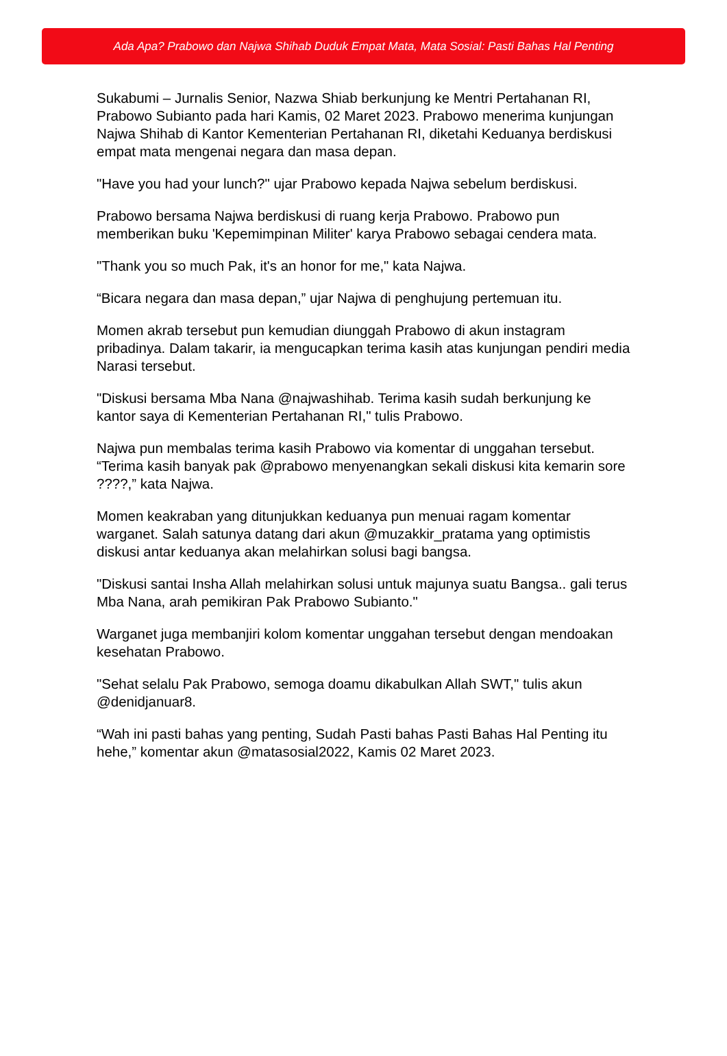Ada Apa? Prabowo dan Najwa Shihab Duduk Empat Mata, Mata Sosial: Pasti Bahas Hal Penting
Sukabumi – Jurnalis Senior, Nazwa Shiab berkunjung ke Mentri Pertahanan RI, Prabowo Subianto pada hari Kamis, 02 Maret 2023. Prabowo menerima kunjungan Najwa Shihab di Kantor Kementerian Pertahanan RI, diketahi Keduanya berdiskusi empat mata mengenai negara dan masa depan.
"Have you had your lunch?" ujar Prabowo kepada Najwa sebelum berdiskusi.
Prabowo bersama Najwa berdiskusi di ruang kerja Prabowo. Prabowo pun memberikan buku 'Kepemimpinan Militer' karya Prabowo sebagai cendera mata.
"Thank you so much Pak, it's an honor for me," kata Najwa.
“Bicara negara dan masa depan,” ujar Najwa di penghujung pertemuan itu.
Momen akrab tersebut pun kemudian diunggah Prabowo di akun instagram pribadinya. Dalam takarir, ia mengucapkan terima kasih atas kunjungan pendiri media Narasi tersebut.
"Diskusi bersama Mba Nana @najwashihab. Terima kasih sudah berkunjung ke kantor saya di Kementerian Pertahanan RI," tulis Prabowo.
Najwa pun membalas terima kasih Prabowo via komentar di unggahan tersebut. “Terima kasih banyak pak @prabowo menyenangkan sekali diskusi kita kemarin sore ????,” kata Najwa.
Momen keakraban yang ditunjukkan keduanya pun menuai ragam komentar warganet. Salah satunya datang dari akun @muzakkir_pratama yang optimistis diskusi antar keduanya akan melahirkan solusi bagi bangsa.
"Diskusi santai Insha Allah melahirkan solusi untuk majunya suatu Bangsa.. gali terus Mba Nana, arah pemikiran Pak Prabowo Subianto."
Warganet juga membanjiri kolom komentar unggahan tersebut dengan mendoakan kesehatan Prabowo.
"Sehat selalu Pak Prabowo, semoga doamu dikabulkan Allah SWT," tulis akun @denidjanuar8.
“Wah ini pasti bahas yang penting, Sudah Pasti bahas Pasti Bahas Hal Penting itu hehe,” komentar akun @matasosial2022, Kamis 02 Maret 2023.